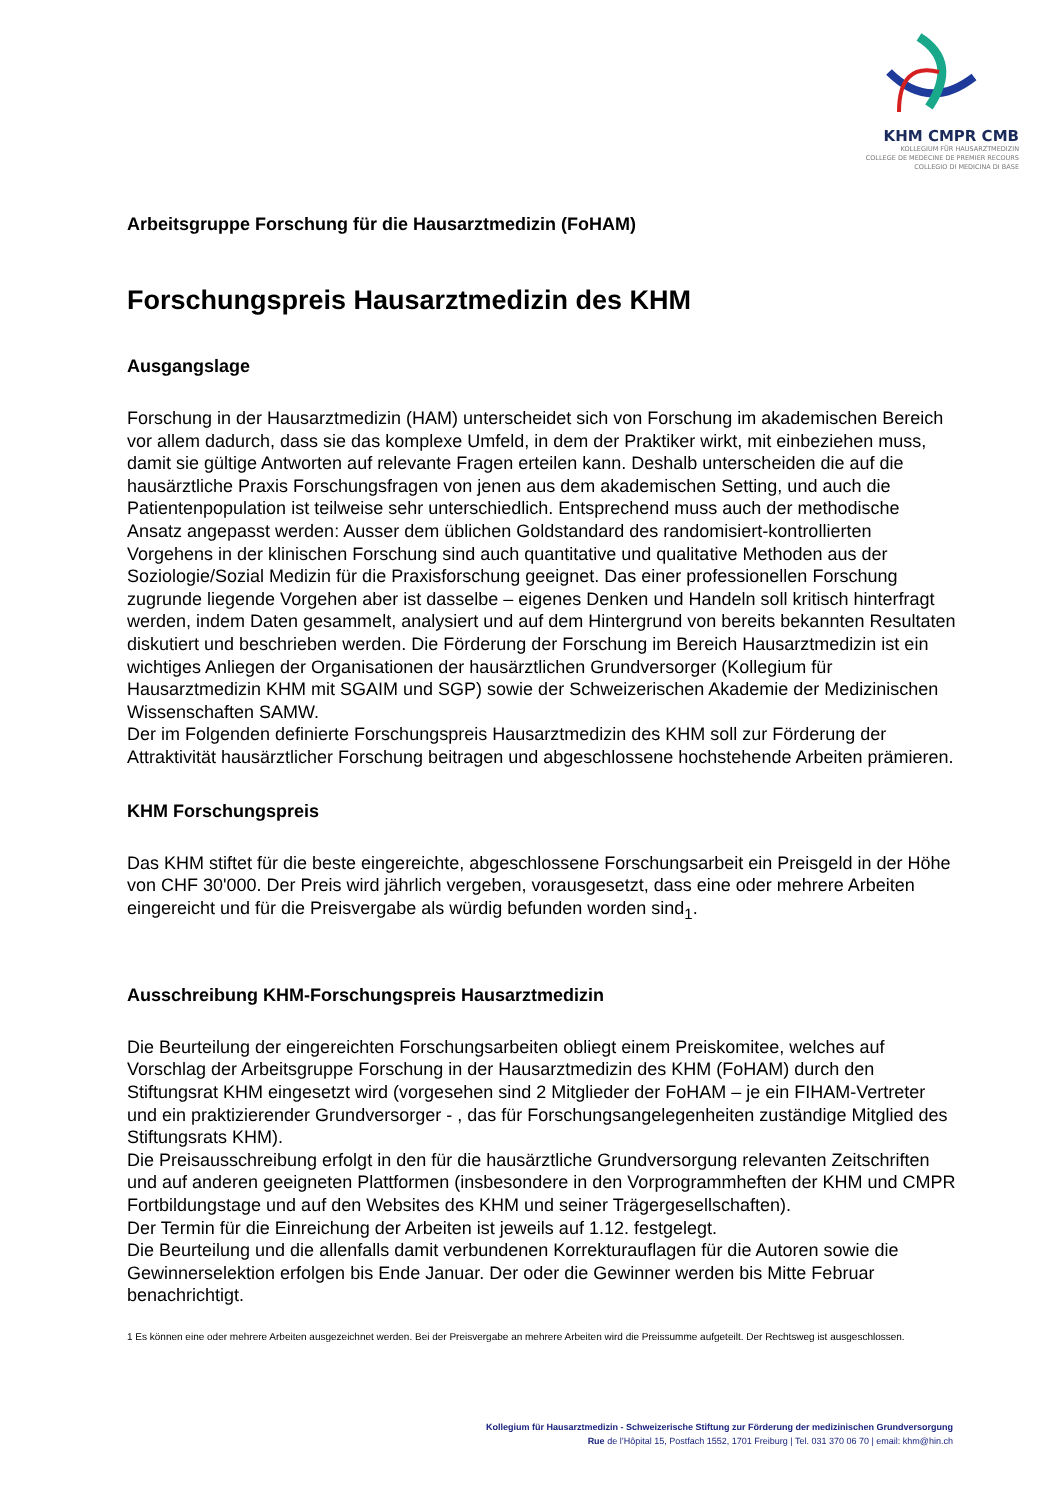KHM CMPR CMB
KOLLEGIUM FÜR HAUSARZTMEDIZIN
COLLEGE DE MEDECINE DE PREMIER RECOURS
COLLEGIO DI MEDICINA DI BASE
Arbeitsgruppe Forschung für die Hausarztmedizin (FoHAM)
Forschungspreis Hausarztmedizin des KHM
Ausgangslage
Forschung in der Hausarztmedizin (HAM) unterscheidet sich von Forschung im akademischen Bereich vor allem dadurch, dass sie das komplexe Umfeld, in dem der Praktiker wirkt, mit einbeziehen muss, damit sie gültige Antworten auf relevante Fragen erteilen kann. Deshalb unterscheiden die auf die hausärztliche Praxis Forschungsfragen von jenen aus dem akademischen Setting, und auch die Patientenpopulation ist teilweise sehr unterschiedlich. Entsprechend muss auch der methodische Ansatz angepasst werden: Ausser dem üblichen Goldstandard des randomisiert-kontrollierten Vorgehens in der klinischen Forschung sind auch quantitative und qualitative Methoden aus der Soziologie/Sozial Medizin für die Praxisforschung geeignet. Das einer professionellen Forschung zugrunde liegende Vorgehen aber ist dasselbe – eigenes Denken und Handeln soll kritisch hinterfragt werden, indem Daten gesammelt, analysiert und auf dem Hintergrund von bereits bekannten Resultaten diskutiert und beschrieben werden. Die Förderung der Forschung im Bereich Hausarztmedizin ist ein wichtiges Anliegen der Organisationen der hausärztlichen Grundversorger (Kollegium für Hausarztmedizin KHM mit SGAIM und SGP) sowie der Schweizerischen Akademie der Medizinischen Wissenschaften SAMW.
Der im Folgenden definierte Forschungspreis Hausarztmedizin des KHM soll zur Förderung der Attraktivität hausärztlicher Forschung beitragen und abgeschlossene hochstehende Arbeiten prämieren.
KHM Forschungspreis
Das KHM stiftet für die beste eingereichte, abgeschlossene Forschungsarbeit ein Preisgeld in der Höhe von CHF 30'000. Der Preis wird jährlich vergeben, vorausgesetzt, dass eine oder mehrere Arbeiten eingereicht und für die Preisvergabe als würdig befunden worden sind<sub>1</sub>.
Ausschreibung KHM-Forschungspreis Hausarztmedizin
Die Beurteilung der eingereichten Forschungsarbeiten obliegt einem Preiskomitee, welches auf Vorschlag der Arbeitsgruppe Forschung in der Hausarztmedizin des KHM (FoHAM) durch den Stiftungsrat KHM eingesetzt wird (vorgesehen sind 2 Mitglieder der FoHAM – je ein FIHAM-Vertreter und ein praktizierender Grundversorger - , das für Forschungsangelegenheiten zuständige Mitglied des Stiftungsrats KHM).
Die Preisausschreibung erfolgt in den für die hausärztliche Grundversorgung relevanten Zeitschriften und auf anderen geeigneten Plattformen (insbesondere in den Vorprogrammheften der KHM und CMPR Fortbildungstage und auf den Websites des KHM und seiner Trägergesellschaften).
Der Termin für die Einreichung der Arbeiten ist jeweils auf 1.12. festgelegt.
Die Beurteilung und die allenfalls damit verbundenen Korrekturauflagen für die Autoren sowie die Gewinnerselektion erfolgen bis Ende Januar. Der oder die Gewinner werden bis Mitte Februar benachrichtigt.
1 Es können eine oder mehrere Arbeiten ausgezeichnet werden. Bei der Preisvergabe an mehrere Arbeiten wird die Preissumme aufgeteilt. Der Rechtsweg ist ausgeschlossen.
Kollegium für Hausarztmedizin - Schweizerische Stiftung zur Förderung der medizinischen Grundversorgung
Rue de l’Hôpital 15, Postfach 1552, 1701 Freiburg | Tel. 031 370 06 70 | email: khm@hin.ch